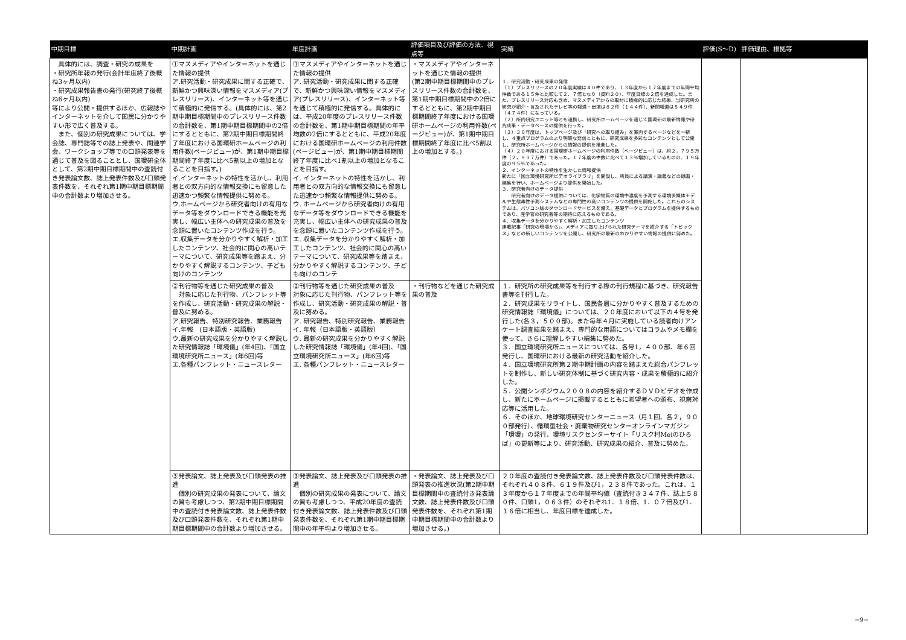| 中期目標 | 中期計画 | 年度計画 | 評価項目及び評価の方法、視点等 | 実績 | 評価(S～D) | 評価理由、根拠等 |
| --- | --- | --- | --- | --- | --- | --- |
| 具体的には、調査・研究の成果を ・研究所年報の発行(会計年度終了後概ね3ヶ月以内) ・研究成果報告書の発行(研究終了後概ね6ヶ月以内) 等により公開・提供するほか、広報誌やインターネットを介して国民に分かりやすい形で広く普及する。 また、個別の研究成果については、学会誌、専門誌等での誌上発表や、関連学会、ワークショップ等での口頭発表等を通じて普及を図ることとし、国環研全体として、第2期中期目標期間中の査読付き発表論文数、誌上発表件数及び口頭発表件数を、それぞれ第1期中期目標期間中の合計数より増加させる。 | ①マスメディアやインターネットを通じた情報の提供 ア.研究活動・研究成果に関する正確で、新鮮かつ興味深い情報をマスメディア(プレスリリース)、インターネット等を通じて積極的に発信する。(具体的には、第2期中期目標期間中のプレスリリース件数の合計数を、第1期中期目標期間中の2倍にするとともに、第2期中期目標期間終了年度における国環研ホームページの利用件数(ページビュー)が、第1期中期目標期間終了年度に比べ5割以上の増加となることを目指す。) イ.インターネットの特性を活かし、利用者との双方向的な情報交換にも留意した迅速かつ頻繁な情報提供に努める。 ウ.ホームページから研究者向けの有用なデータ等をダウンロードできる機能を充実し、幅広い主体への研究成果の普及を念頭に置いたコンテンツ作成を行う。 エ.収集データを分かりやすく解析・加工したコンテンツ、社会的に関心の高いテーマについて、研究成果等を踏まえ、分かりやすく解説するコンテンツ、子ども向けのコンテンツ | ①マスメディアやインターネットを通じた情報の提供 ア. 研究活動・研究成果に関する正確で、新鮮かつ興味深い情報をマスメディア(プレスリリース)、インターネット等を通じて積極的に発信する。具体的には、平成20年度のプレスリリース件数の合計数を、第1期中期目標期間の年平均数の2倍にするとともに、平成20年度における国環研ホームページの利用件数(ページビュー)が、第1期中期目標期間終了年度に比べ1割以上の増加となることを目指す。 イ. インターネットの特性を活かし、利用者との双方向的な情報交換にも留意した迅速かつ頻繁な情報提供に努める。 ウ. ホームページから研究者向けの有用なデータ等をダウンロードできる機能を充実し、幅広い主体への研究成果の普及を念頭に置いたコンテンツ作成を行う。 エ. 収集データを分かりやすく解析・加工したコンテンツ、社会的に関心の高いテーマについて、研究成果等を踏まえ、分かりやすく解説するコンテンツ、子ども向けのコンテ | ・マスメディアやインターネットを通じた情報の提供 (第2期中期目標期間中のプレスリリース件数の合計数を、第1期中期目標期間中の2倍にするとともに、第2期中期目標期間終了年度における国環研ホームページの利用件数(ページビュー)が、第1期中期目標期間終了年度に比べ5割以上の増加とする。) | １．研究活動・研究成果の発信 （１）プレスリリースの２０年度実績は４０件であり、１３年度から１７年度までの年間平均件数である１５件と比較して２．７倍となり（資料２０）、年度目標の２倍を達成した。また、プレスリリース対応も含め、マスメディアからの取材に積極的に応じた結果、当研究所の研究が紹介・言及されたテレビ等の報道・出演は８２件（１４４件）、新聞報道は５４９件（４７４件）になっている。 （２）所内研究ユニット等とも連携し、研究所ホームページを通じて国環研の最新情報や研究成果・データベースの提供を行った。 （３）２０年度は、トップページ及び「研究への取り組み」を案内するページなどを一新し、４重点プログラムのより明確な発信とともに、研究成果を多彩なコンテンツとして公開し、研究所ホームページからの情報の提供を推進した。 （４）２０年度における国環研ホームページの利用件数（ページビュー）は、約２，７９５万件（２，９３７万件）であった。１７年度の件数に比べて１３％増加しているものの、１９年度の９５％であった。 ２．インターネットの特性を生かした情報提供 新たに「国立環境研究所ビデオライブラリ」を開設し、所員による講演・講義などの録画・編集を行い、ホームページより提供を開始した。 ３．研究者向けのデータ提供 研究者向けのデータ提供については、化学物質の環境中濃度を予測する環境多媒体モデルや生態毒性予測システムなどの専門性の高いコンテンツの提供を開始した。これらのシステムは、パソコン版のダウンロードサービスを備え、基礎データとプログラムを提供するものであり、産学官の研究者等の期待に応えるものである。 ４．収集データを分かりやすく解析・加工したコンテンツ 連載記事「研究の現場から」、メディアに取り上げられた研究テーマを紹介する「トピックス」などの新しいコンテンツを公開し、研究所の最新のわかりやすい情報の提供に努めた。 | | |
| | ②刊行物等を通じた研究成果の普及 対象に応じた刊行物、パンフレット等を作成し、研究活動・研究成果の解説・普及に努める。 ア.研究報告、特別研究報告、業務報告 イ.年報 (日本語版・英語版) ウ.最新の研究成果を分かりやすく解説した研究情報誌「環境儀」(年4回)、「国立環境研究所ニュース」(年6回)等 エ.各種パンフレット・ニュースレター | ②刊行物等を通じた研究成果の普及 対象に応じた刊行物、パンフレット等を作成し、研究活動・研究成果の解説・普及に努める。 ア. 研究報告、特別研究報告、業務報告 イ. 年報（日本語版・英語版） ウ. 最新の研究成果を分かりやすく解説した研究情報誌「環境儀」(年4回)、「国立環境研究所ニュース」(年6回)等 エ. 各種パンフレット・ニュースレター | ・刊行物などを通じた研究成果の普及 | １．研究所の研究成果等を刊行する際の刊行規程に基づき、研究報告書等を刊行した。 ２．研究成果をリライトし、国民各層に分かりやすく普及するための研究情報誌「環境儀」については、２０年度において以下の４号を発行した(各３，５００部)。また毎年４月に実施している読者向けアンケート調査結果を踏まえ、専門的な用語についてはコラムやメモ欄を使って、さらに理解しやすい編集に努めた。 ３．国立環境研究所ニュースについては、各号1，４００部、年６回発行し、国環研における最新の研究活動を紹介した。 ４．国立環境研究所第２期中期計画の内容を踏まえた総合パンフレットを制作し、新しい研究体制に基づく研究内容・成果を積極的に紹介した。 ５．公開シンポジウム２００８の内容を紹介するＤＶＤビデオを作成し、新たにホームページに掲載するとともに希望者への頒布、視察対応等に活用した。 ６．そのほか、地球環境研究センターニュース（月１回、各２，９００部発行）、循環型社会・廃棄物研究センターオンラインマガジン「環環」の発行、環境リスクセンターサイト「リスク村Meiのひろば」の更新等により、研究活動、研究成果の紹介、普及に努めた。 | | |
| | ③発表論文、誌上発表及び口頭発表の推進 個別の研究成果の発表について、論文の質も考慮しつつ、第2期中期目標期間中の査読付き発表論文数、誌上発表件数及び口頭発表件数を、それぞれ第1期中期目標期間中の合計数より増加させる。 | ③発表論文、誌上発表及び口頭発表の推進 個別の研究成果の発表について、論文の質も考慮しつつ、平成20年度の査読付き発表論文数、誌上発表件数及び口頭発表件数を、それぞれ第1期中期目標期間中の年平均より増加させる。 | ・発表論文、誌上発表及び口頭発表の推進状況(第2期中期目標期間中の査読付き発表論文数、誌上発表件数及び口頭発表件数を、それぞれ第1期中期目標期間中の合計数より増加させる。) | ２０年度の査読付き発表論文数、誌上発表件数及び口頭発表件数は、それぞれ４０８件、６１９件及び1，２３８件であった。これは、１３年度から１７年度までの年間平均値（査読付き３４７件、誌上５８０件、口頭1，０６３件）のそれぞれ1．１８倍、1．０７倍及び1．１６倍に相当し、年度目標を達成した。 | | |
−9−